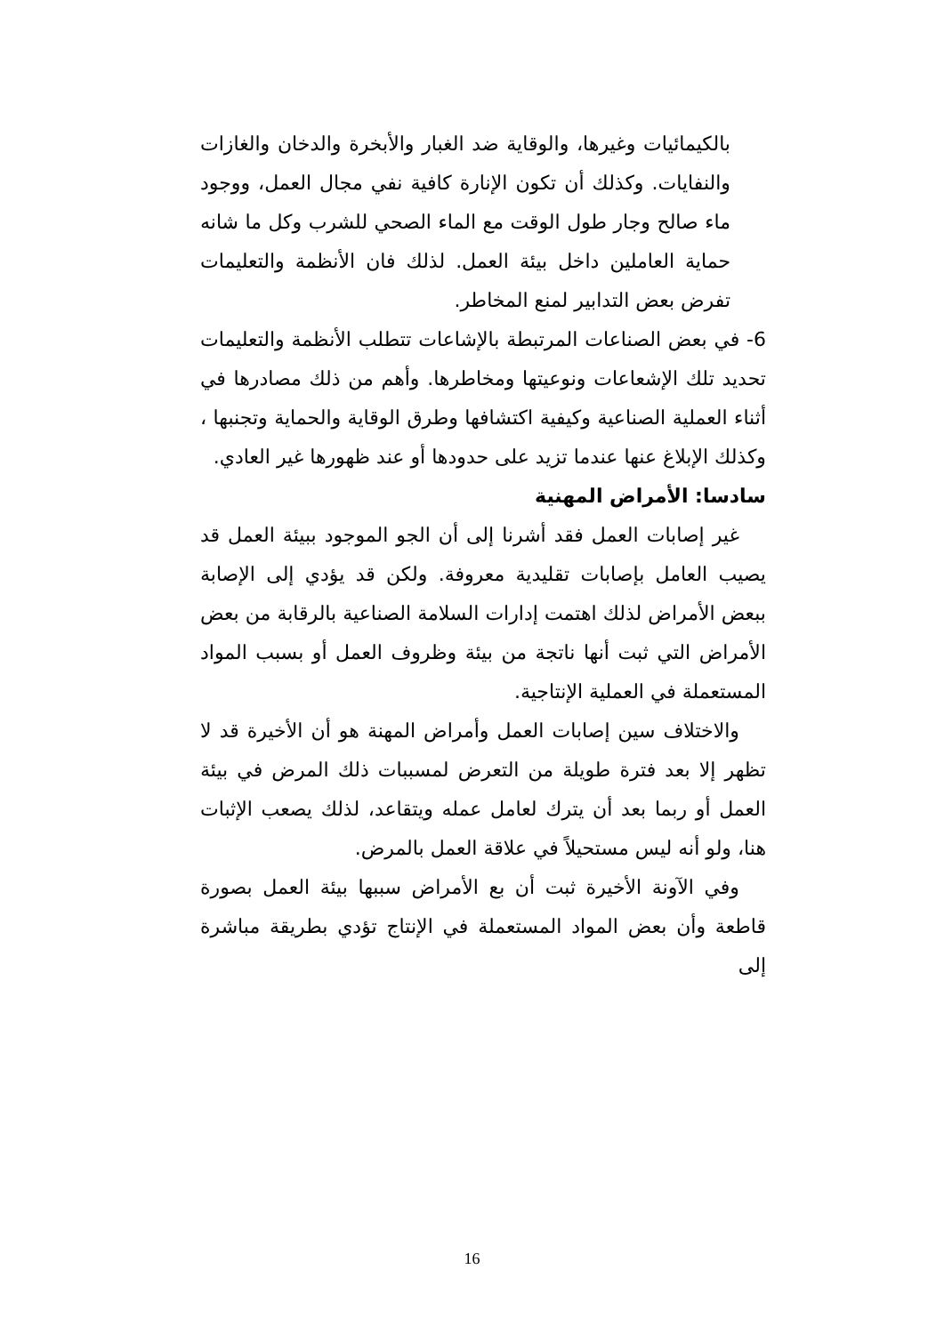بالكيمائيات وغيرها، والوقاية ضد الغبار والأبخرة والدخان والغازات والنفايات. وكذلك أن تكون الإنارة كافية نفي مجال العمل، ووجود ماء صالح وجار طول الوقت مع الماء الصحي للشرب وكل ما شانه حماية العاملين داخل بيئة العمل. لذلك فان الأنظمة والتعليمات تفرض بعض التدابير لمنع المخاطر.
6- في بعض الصناعات المرتبطة بالإشاعات تتطلب الأنظمة والتعليمات تحديد تلك الإشعاعات ونوعيتها ومخاطرها. وأهم من ذلك مصادرها في أثناء العملية الصناعية وكيفية اكتشافها وطرق الوقاية والحماية وتجنبها ، وكذلك الإبلاغ عنها عندما تزيد على حدودها أو عند ظهورها غير العادي.
سادسا: الأمراض المهنية
غير إصابات العمل فقد أشرنا إلى أن الجو الموجود ببيئة العمل قد يصيب العامل بإصابات تقليدية معروفة. ولكن قد يؤدي إلى الإصابة ببعض الأمراض لذلك اهتمت إدارات السلامة الصناعية بالرقابة من بعض الأمراض التي ثبت أنها ناتجة من بيئة وظروف العمل أو بسبب المواد المستعملة في العملية الإنتاجية.
والاختلاف سين إصابات العمل وأمراض المهنة هو أن الأخيرة قد لا تظهر إلا بعد فترة طويلة من التعرض لمسببات ذلك المرض في بيئة العمل أو ربما بعد أن يترك لعامل عمله ويتقاعد، لذلك يصعب الإثبات هنا، ولو أنه ليس مستحيلاً في علاقة العمل بالمرض.
وفي الآونة الأخيرة ثبت أن بع الأمراض سببها بيئة العمل بصورة قاطعة وأن بعض المواد المستعملة في الإنتاج تؤدي بطريقة مباشرة إلى
16